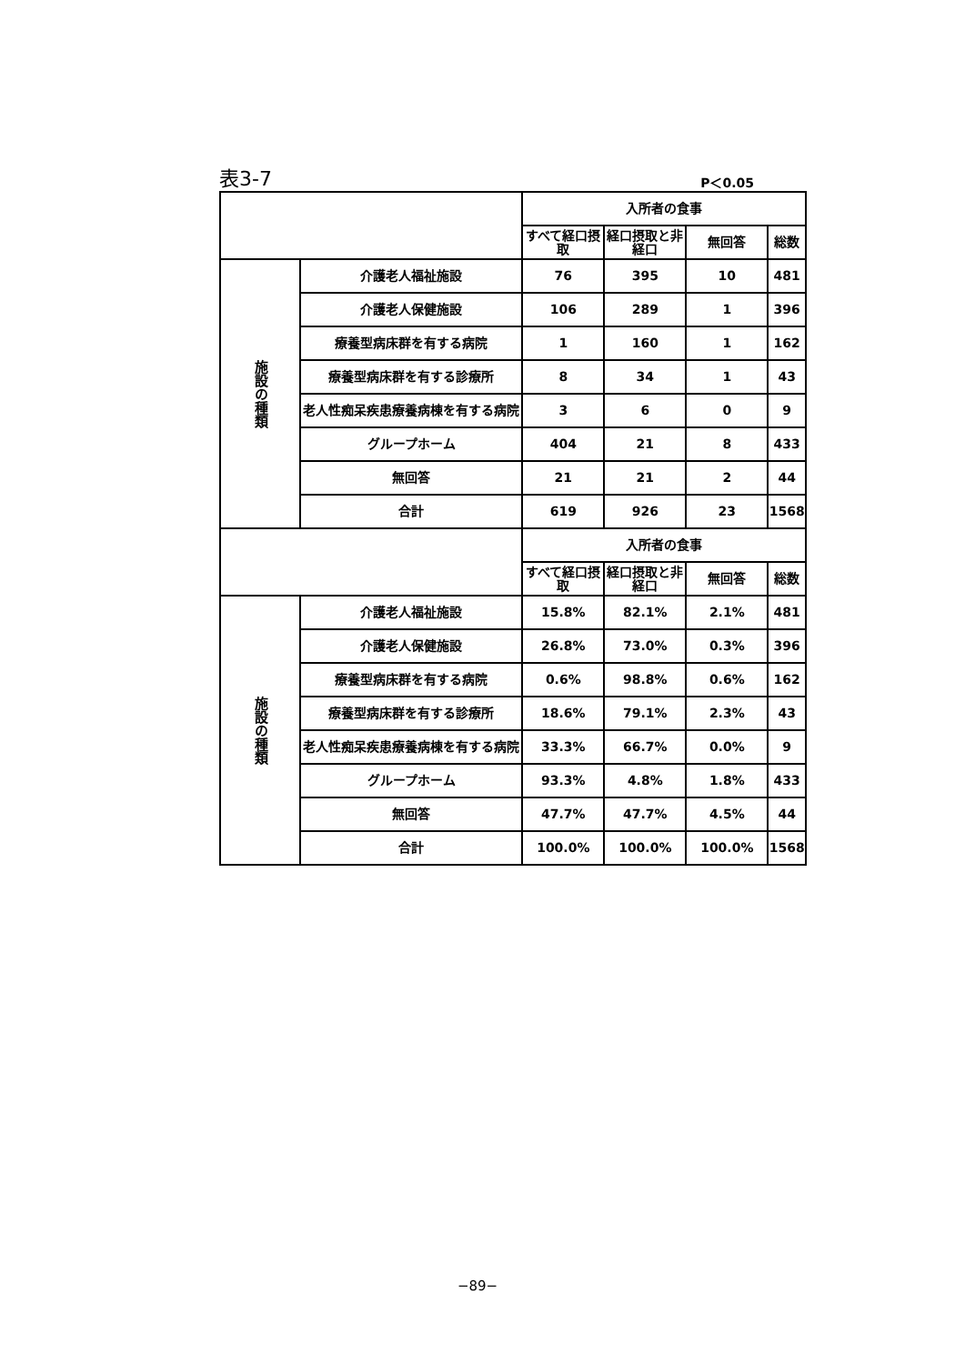表3-7 P＜0.05
| | | 入所者の食事 | | | |
| --- | --- | --- | --- | --- | --- |
| | | すべて経口摂取 | 経口摂取と非経口 | 無回答 | 総数 |
| 施設の種類 | 介護老人福祉施設 | 76 | 395 | 10 | 481 |
| | 介護老人保健施設 | 106 | 289 | 1 | 396 |
| | 療養型病床群を有する病院 | 1 | 160 | 1 | 162 |
| | 療養型病床群を有する診療所 | 8 | 34 | 1 | 43 |
| | 老人性痴呆疾患療養病棟を有する病院 | 3 | 6 | 0 | 9 |
| | グループホーム | 404 | 21 | 8 | 433 |
| | 無回答 | 21 | 21 | 2 | 44 |
| | 合計 | 619 | 926 | 23 | 1568 |
| | | 入所者の食事 | | | |
| | | すべて経口摂取 | 経口摂取と非経口 | 無回答 | 総数 |
| 施設の種類 | 介護老人福祉施設 | 15.8% | 82.1% | 2.1% | 481 |
| | 介護老人保健施設 | 26.8% | 73.0% | 0.3% | 396 |
| | 療養型病床群を有する病院 | 0.6% | 98.8% | 0.6% | 162 |
| | 療養型病床群を有する診療所 | 18.6% | 79.1% | 2.3% | 43 |
| | 老人性痴呆疾患療養病棟を有する病院 | 33.3% | 66.7% | 0.0% | 9 |
| | グループホーム | 93.3% | 4.8% | 1.8% | 433 |
| | 無回答 | 47.7% | 47.7% | 4.5% | 44 |
| | 合計 | 100.0% | 100.0% | 100.0% | 1568 |
−89−